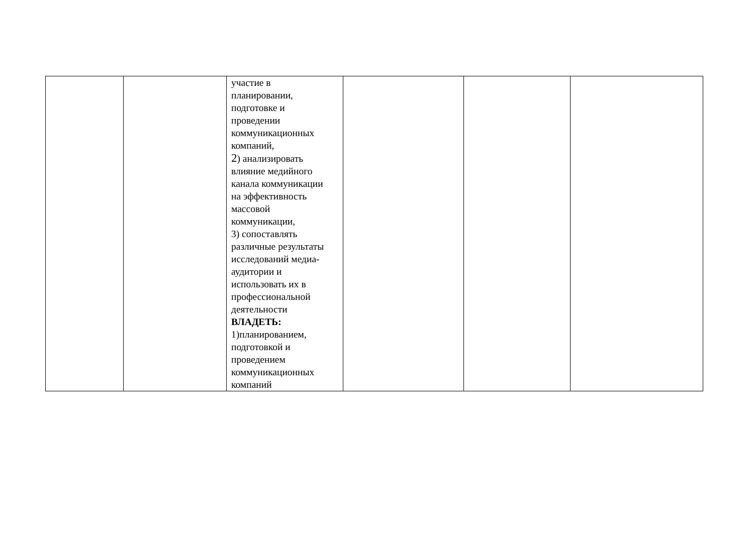| | | участие в планировании, подготовке и проведении коммуникационных компаний, 2 ) анализировать влияние медийного канала коммуникации на эффективность массовой коммуникации, 3) сопоставлять различные результаты исследований медиа- аудитории и использовать их в профессиональной деятельности ВЛАДЕТЬ: 1)планированием, подготовкой и проведением коммуникационных компаний | | | |